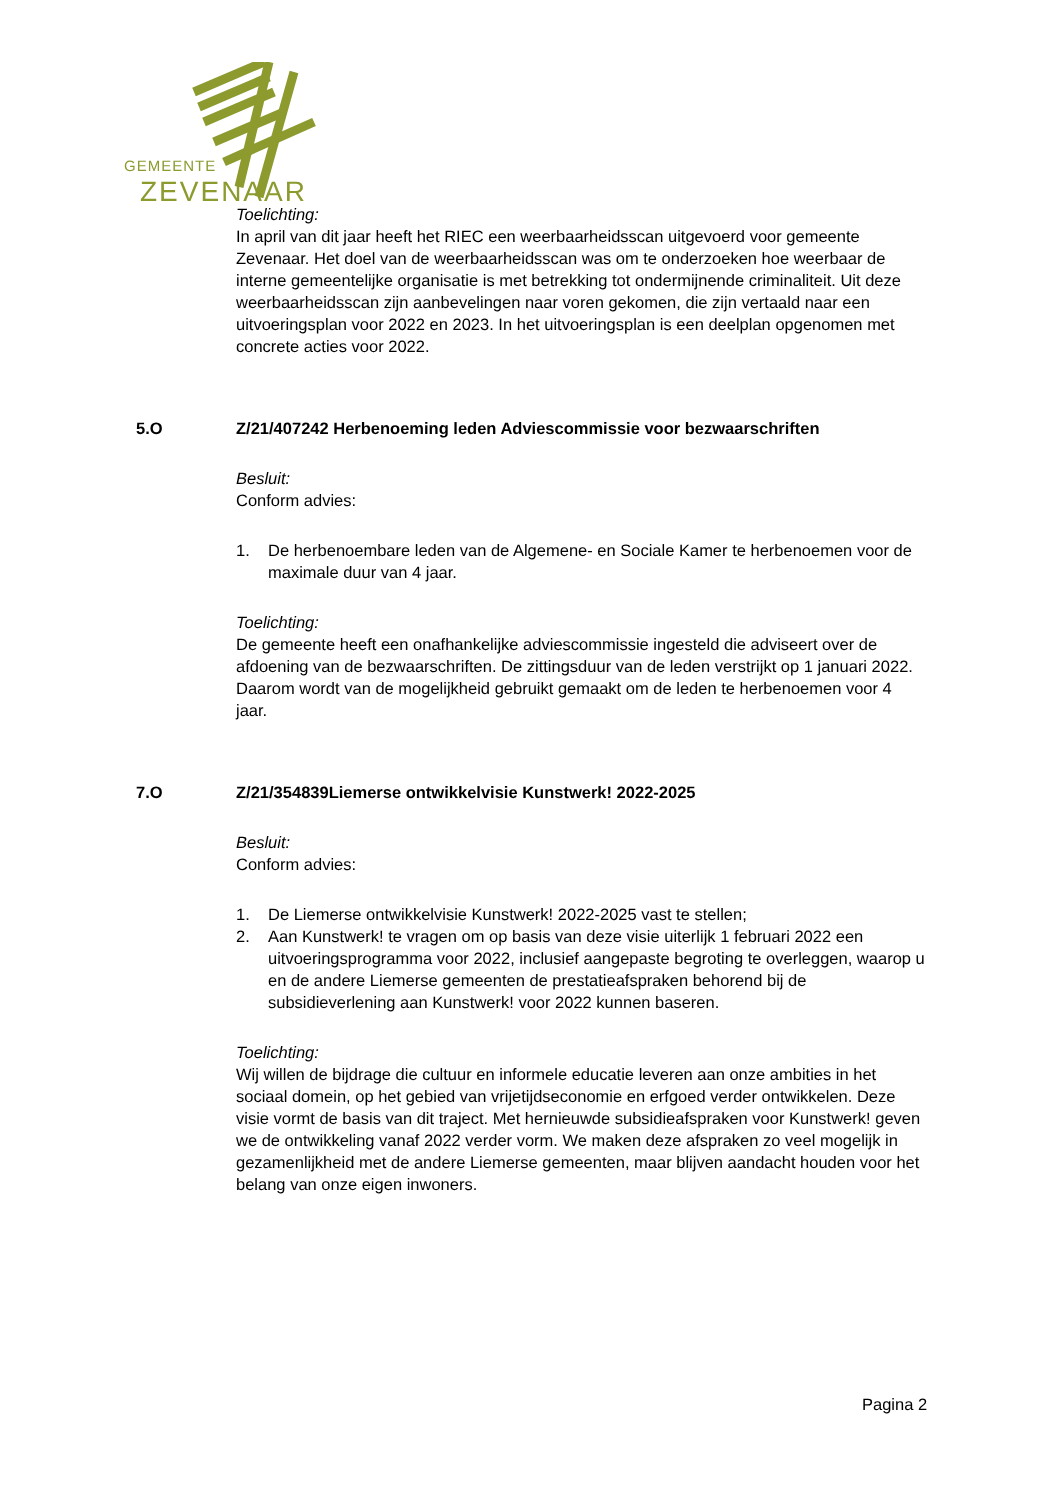GEMEENTE
ZEVENAAR
Toelichting:
In april van dit jaar heeft het RIEC een weerbaarheidsscan uitgevoerd voor gemeente Zevenaar. Het doel van de weerbaarheidsscan was om te onderzoeken hoe weerbaar de interne gemeentelijke organisatie is met betrekking tot ondermijnende criminaliteit. Uit deze weerbaarheidsscan zijn aanbevelingen naar voren gekomen, die zijn vertaald naar een uitvoeringsplan voor 2022 en 2023. In het uitvoeringsplan is een deelplan opgenomen met concrete acties voor 2022.
5.O Z/21/407242 Herbenoeming leden Adviescommissie voor bezwaarschriften
Besluit:
Conform advies:
1. De herbenoembare leden van de Algemene- en Sociale Kamer te herbenoemen voor de maximale duur van 4 jaar.
Toelichting:
De gemeente heeft een onafhankelijke adviescommissie ingesteld die adviseert over de afdoening van de bezwaarschriften. De zittingsduur van de leden verstrijkt op 1 januari 2022. Daarom wordt van de mogelijkheid gebruikt gemaakt om de leden te herbenoemen voor 4 jaar.
7.O Z/21/354839Liemerse ontwikkelvisie Kunstwerk! 2022-2025
Besluit:
Conform advies:
1. De Liemerse ontwikkelvisie Kunstwerk! 2022-2025 vast te stellen;
2. Aan Kunstwerk! te vragen om op basis van deze visie uiterlijk 1 februari 2022 een uitvoeringsprogramma voor 2022, inclusief aangepaste begroting te overleggen, waarop u en de andere Liemerse gemeenten de prestatieafspraken behorend bij de subsidieverlening aan Kunstwerk! voor 2022 kunnen baseren.
Toelichting:
Wij willen de bijdrage die cultuur en informele educatie leveren aan onze ambities in het sociaal domein, op het gebied van vrijetijdseconomie en erfgoed verder ontwikkelen. Deze visie vormt de basis van dit traject. Met hernieuwde subsidieafspraken voor Kunstwerk! geven we de ontwikkeling vanaf 2022 verder vorm. We maken deze afspraken zo veel mogelijk in gezamenlijkheid met de andere Liemerse gemeenten, maar blijven aandacht houden voor het belang van onze eigen inwoners.
Pagina 2